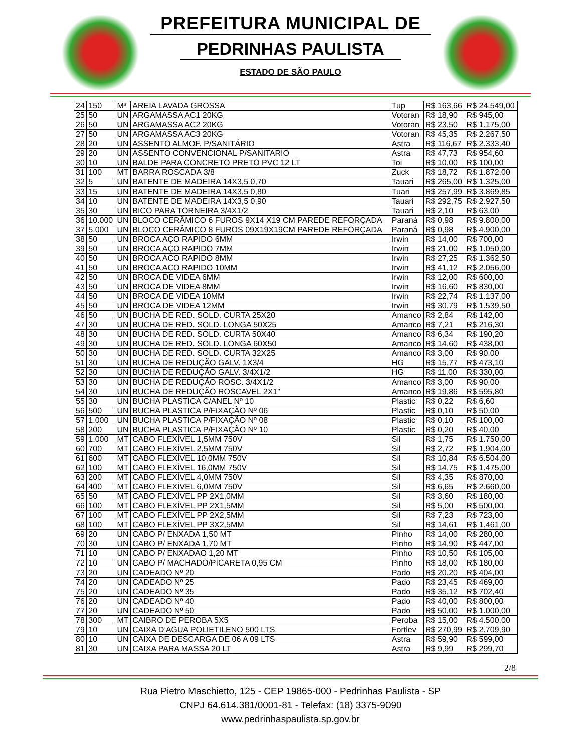PREFEITURA MUNICIPAL DE
PEDRINHAS PAULISTA
ESTADO DE SÃO PAULO
| 24 | 150 | M³ | AREIA LAVADA GROSSA | Tup | R$ 163,66 | R$ 24.549,00 |
| 25 | 50 | UN | ARGAMASSA AC1 20KG | Votoran | R$ 18,90 | R$ 945,00 |
| 26 | 50 | UN | ARGAMASSA AC2 20KG | Votoran | R$ 23,50 | R$ 1.175,00 |
| 27 | 50 | UN | ARGAMASSA AC3 20KG | Votoran | R$ 45,35 | R$ 2.267,50 |
| 28 | 20 | UN | ASSENTO ALMOF. P/SANITÁRIO | Astra | R$ 116,67 | R$ 2.333,40 |
| 29 | 20 | UN | ASSENTO CONVENCIONAL P/SANITARIO | Astra | R$ 47,73 | R$ 954,60 |
| 30 | 10 | UN | BALDE PARA CONCRETO PRETO PVC 12 LT | Toi | R$ 10,00 | R$ 100,00 |
| 31 | 100 | MT | BARRA ROSCADA 3/8 | Zuck | R$ 18,72 | R$ 1.872,00 |
| 32 | 5 | UN | BATENTE DE MADEIRA 14X3,5 0,70 | Tauari | R$ 265,00 | R$ 1.325,00 |
| 33 | 15 | UN | BATENTE DE MADEIRA 14X3,5 0,80 | Tuari | R$ 257,99 | R$ 3.869,85 |
| 34 | 10 | UN | BATENTE DE MADEIRA 14X3,5 0,90 | Tauari | R$ 292,75 | R$ 2.927,50 |
| 35 | 30 | UN | BICO PARA TORNEIRA 3/4X1/2 | Tauari | R$ 2,10 | R$ 63,00 |
| 36 | 10.000 | UN | BLOCO CERÂMICO 6 FUROS 9X14 X19 CM PAREDE REFORÇADA | Paraná | R$ 0,98 | R$ 9.800,00 |
| 37 | 5.000 | UN | BLOCO CERÂMICO 8 FUROS 09X19X19CM PAREDE REFORÇADA | Paraná | R$ 0,98 | R$ 4.900,00 |
| 38 | 50 | UN | BROCA AÇO RAPIDO 6MM | Irwin | R$ 14,00 | R$ 700,00 |
| 39 | 50 | UN | BROCA AÇO RAPIDO 7MM | Irwin | R$ 21,00 | R$ 1.050,00 |
| 40 | 50 | UN | BROCA ACO RAPIDO 8MM | Irwin | R$ 27,25 | R$ 1.362,50 |
| 41 | 50 | UN | BROCA ACO RAPIDO 10MM | Irwin | R$ 41,12 | R$ 2.056,00 |
| 42 | 50 | UN | BROCA DE VIDEA 6MM | Irwin | R$ 12,00 | R$ 600,00 |
| 43 | 50 | UN | BROCA DE VIDEA 8MM | Irwin | R$ 16,60 | R$ 830,00 |
| 44 | 50 | UN | BROCA DE VIDEA 10MM | Irwin | R$ 22,74 | R$ 1.137,00 |
| 45 | 50 | UN | BROCA DE VIDEA 12MM | Irwin | R$ 30,79 | R$ 1.539,50 |
| 46 | 50 | UN | BUCHA DE RED. SOLD. CURTA 25X20 | Amanco | R$ 2,84 | R$ 142,00 |
| 47 | 30 | UN | BUCHA DE RED. SOLD. LONGA 50X25 | Amanco | R$ 7,21 | R$ 216,30 |
| 48 | 30 | UN | BUCHA DE RED. SOLD. CURTA 50X40 | Amanco | R$ 6,34 | R$ 190,20 |
| 49 | 30 | UN | BUCHA DE RED. SOLD. LONGA 60X50 | Amanco | R$ 14,60 | R$ 438,00 |
| 50 | 30 | UN | BUCHA DE RED. SOLD. CURTA 32X25 | Amanco | R$ 3,00 | R$ 90,00 |
| 51 | 30 | UN | BUCHA DE REDUÇÃO GALV. 1X3/4 | HG | R$ 15,77 | R$ 473,10 |
| 52 | 30 | UN | BUCHA DE REDUÇÃO GALV. 3/4X1/2 | HG | R$ 11,00 | R$ 330,00 |
| 53 | 30 | UN | BUCHA DE REDUÇÃO ROSC. 3/4X1/2 | Amanco | R$ 3,00 | R$ 90,00 |
| 54 | 30 | UN | BUCHA DE REDUÇÃO ROSCAVEL 2X1” | Amanco | R$ 19,86 | R$ 595,80 |
| 55 | 30 | UN | BUCHA PLASTICA C/ANEL Nº 10 | Plastic | R$ 0,22 | R$ 6,60 |
| 56 | 500 | UN | BUCHA PLASTICA P/FIXAÇÃO Nº 06 | Plastic | R$ 0,10 | R$ 50,00 |
| 57 | 1.000 | UN | BUCHA PLASTICA P/FIXAÇÃO Nº 08 | Plastic | R$ 0,10 | R$ 100,00 |
| 58 | 200 | UN | BUCHA PLASTICA P/FIXAÇÃO Nº 10 | Plastic | R$ 0,20 | R$ 40,00 |
| 59 | 1.000 | MT | CABO FLEXÍVEL 1,5MM 750V | Sil | R$ 1,75 | R$ 1.750,00 |
| 60 | 700 | MT | CABO FLEXÍVEL 2,5MM 750V | Sil | R$ 2,72 | R$ 1.904,00 |
| 61 | 600 | MT | CABO FLEXÍVEL 10,0MM 750V | Sil | R$ 10,84 | R$ 6.504,00 |
| 62 | 100 | MT | CABO FLEXÍVEL 16,0MM 750V | Sil | R$ 14,75 | R$ 1.475,00 |
| 63 | 200 | MT | CABO FLEXÍVEL 4,0MM 750V | Sil | R$ 4,35 | R$ 870,00 |
| 64 | 400 | MT | CABO FLEXÍVEL 6,0MM 750V | Sil | R$ 6,65 | R$ 2.660,00 |
| 65 | 50 | MT | CABO FLEXÍVEL PP 2X1,0MM | Sil | R$ 3,60 | R$ 180,00 |
| 66 | 100 | MT | CABO FLEXÍVEL PP 2X1,5MM | Sil | R$ 5,00 | R$ 500,00 |
| 67 | 100 | MT | CABO FLEXÍVEL PP 2X2,5MM | Sil | R$ 7,23 | R$ 723,00 |
| 68 | 100 | MT | CABO FLEXÍVEL PP 3X2,5MM | Sil | R$ 14,61 | R$ 1.461,00 |
| 69 | 20 | UN | CABO P/ ENXADA 1,50 MT | Pinho | R$ 14,00 | R$ 280,00 |
| 70 | 30 | UN | CABO P/ ENXADA 1,70 MT | Pinho | R$ 14,90 | R$ 447,00 |
| 71 | 10 | UN | CABO P/ ENXADAO 1,20 MT | Pinho | R$ 10,50 | R$ 105,00 |
| 72 | 10 | UN | CABO P/ MACHADO/PICARETA 0,95 CM | Pinho | R$ 18,00 | R$ 180,00 |
| 73 | 20 | UN | CADEADO Nº 20 | Pado | R$ 20,20 | R$ 404,00 |
| 74 | 20 | UN | CADEADO Nº 25 | Pado | R$ 23,45 | R$ 469,00 |
| 75 | 20 | UN | CADEADO Nº 35 | Pado | R$ 35,12 | R$ 702,40 |
| 76 | 20 | UN | CADEADO Nº 40 | Pado | R$ 40,00 | R$ 800,00 |
| 77 | 20 | UN | CADEADO Nº 50 | Pado | R$ 50,00 | R$ 1.000,00 |
| 78 | 300 | MT | CAIBRO DE PEROBA 5X5 | Peroba | R$ 15,00 | R$ 4.500,00 |
| 79 | 10 | UN | CAIXA D’AGUA POLIETILENO 500 LTS | Fortlev | R$ 270,99 | R$ 2.709,90 |
| 80 | 10 | UN | CAIXA DE DESCARGA DE 06 A 09 LTS | Astra | R$ 59,90 | R$ 599,00 |
| 81 | 30 | UN | CAIXA PARA MASSA 20 LT | Astra | R$ 9,99 | R$ 299,70 |
2/8
Rua Pietro Maschietto, 125 - CEP 19865-000 - Pedrinhas Paulista - SP
CNPJ 64.614.381/0001-81 - Telefax: (18) 3375-9090
www.pedrinhaspaulista.sp.gov.br